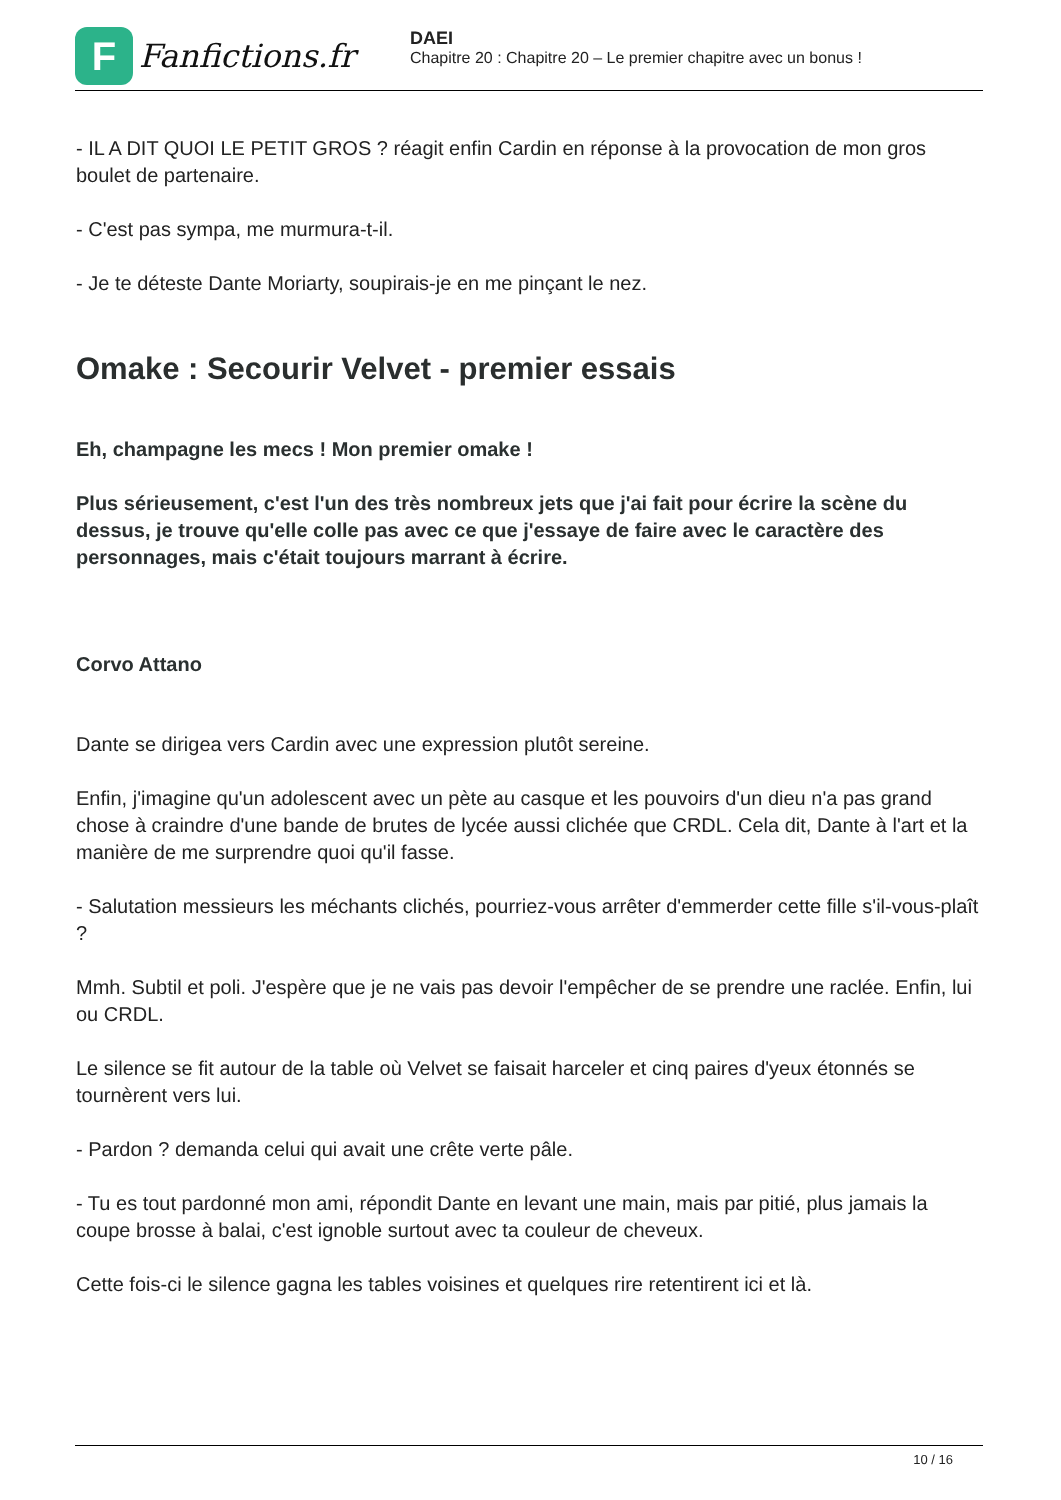F
Fanfictions.fr
DAEI
Chapitre 20 : Chapitre 20 – Le premier chapitre avec un bonus !
- IL A DIT QUOI LE PETIT GROS ? réagit enfin Cardin en réponse à la provocation de mon gros boulet de partenaire.
- C'est pas sympa, me murmura-t-il.
- Je te déteste Dante Moriarty, soupirais-je en me pinçant le nez.
Omake : Secourir Velvet - premier essais
Eh, champagne les mecs ! Mon premier omake !
Plus sérieusement, c'est l'un des très nombreux jets que j'ai fait pour écrire la scène du dessus, je trouve qu'elle colle pas avec ce que j'essaye de faire avec le caractère des personnages, mais c'était toujours marrant à écrire.
Corvo Attano
Dante se dirigea vers Cardin avec une expression plutôt sereine.
Enfin, j'imagine qu'un adolescent avec un pète au casque et les pouvoirs d'un dieu n'a pas grand chose à craindre d'une bande de brutes de lycée aussi clichée que CRDL. Cela dit, Dante à l'art et la manière de me surprendre quoi qu'il fasse.
- Salutation messieurs les méchants clichés, pourriez-vous arrêter d'emmerder cette fille s'il-vous-plaît ?
Mmh. Subtil et poli. J'espère que je ne vais pas devoir l'empêcher de se prendre une raclée. Enfin, lui ou CRDL.
Le silence se fit autour de la table où Velvet se faisait harceler et cinq paires d'yeux étonnés se tournèrent vers lui.
- Pardon ? demanda celui qui avait une crête verte pâle.
- Tu es tout pardonné mon ami, répondit Dante en levant une main, mais par pitié, plus jamais la coupe brosse à balai, c'est ignoble surtout avec ta couleur de cheveux.
Cette fois-ci le silence gagna les tables voisines et quelques rire retentirent ici et là.
10 / 16